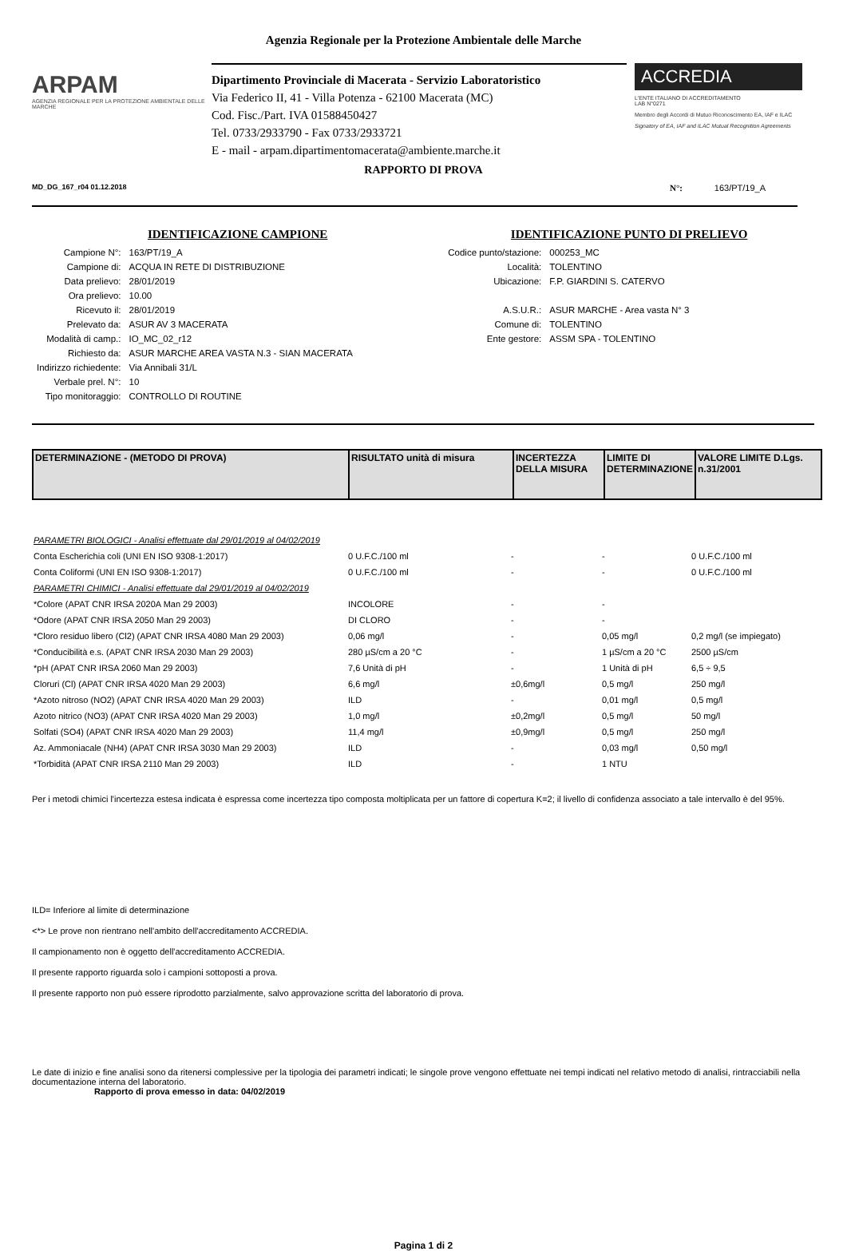Agenzia Regionale per la Protezione Ambientale delle Marche
ARPAM
AGENZIA REGIONALE PER LA PROTEZIONE AMBIENTALE DELLE MARCHE
Dipartimento Provinciale di Macerata - Servizio Laboratoristico
Via Federico II, 41 - Villa Potenza - 62100 Macerata (MC)
Cod. Fisc./Part. IVA 01588450427
Tel. 0733/2933790 - Fax 0733/2933721
E - mail - arpam.dipartimentomacerata@ambiente.marche.it
ACCREDIA
L'ENTE ITALIANO DI ACCREDITAMENTO
LAB N°0271
Membro degli Accordi di Mutuo Riconoscimento EA, IAF e ILAC
Signatory of EA, IAF and ILAC Mutual Recognition Agreements
RAPPORTO DI PROVA
MD_DG_167_r04 01.12.2018 N°: 163/PT/19_A
IDENTIFICAZIONE CAMPIONE
| Campione N°: | 163/PT/19_A |
| Campione di: | ACQUA IN RETE DI DISTRIBUZIONE |
| Data prelievo: | 28/01/2019 |
| Ora prelievo: | 10.00 |
| Ricevuto il: | 28/01/2019 |
| Prelevato da: | ASUR AV 3 MACERATA |
| Modalità di camp.: | IO_MC_02_r12 |
| Richiesto da: | ASUR MARCHE AREA VASTA N.3 - SIAN MACERATA |
| Indirizzo richiedente: | Via Annibali 31/L |
| Verbale prel. N°: | 10 |
| Tipo monitoraggio: | CONTROLLO DI ROUTINE |
IDENTIFICAZIONE PUNTO DI PRELIEVO
| Codice punto/stazione: | 000253_MC |
| Località: | TOLENTINO |
| Ubicazione: | F.P. GIARDINI S. CATERVO |
| A.S.U.R.: | ASUR MARCHE - Area vasta N° 3 |
| Comune di: | TOLENTINO |
| Ente gestore: | ASSM SPA - TOLENTINO |
| DETERMINAZIONE - (METODO DI PROVA) | RISULTATO unità di misura | INCERTEZZA DELLA MISURA | LIMITE DI DETERMINAZIONE | VALORE LIMITE D.Lgs. n.31/2001 |
| --- | --- | --- | --- | --- |
| PARAMETRI BIOLOGICI - Analisi effettuate dal 29/01/2019 al 04/02/2019 | | | | |
| Conta Escherichia coli (UNI EN ISO 9308-1:2017) | 0 U.F.C./100 ml | - | - | 0 U.F.C./100 ml |
| Conta Coliformi (UNI EN ISO 9308-1:2017) | 0 U.F.C./100 ml | - | - | 0 U.F.C./100 ml |
| PARAMETRI CHIMICI - Analisi effettuate dal 29/01/2019 al 04/02/2019 | | | | |
| *Colore (APAT CNR IRSA 2020A Man 29 2003) | INCOLORE | - | - | |
| *Odore (APAT CNR IRSA 2050 Man 29 2003) | DI CLORO | - | - | |
| *Cloro residuo libero (Cl2) (APAT CNR IRSA 4080 Man 29 2003) | 0,06 mg/l | - | 0,05 mg/l | 0,2 mg/l (se impiegato) |
| *Conducibilità e.s. (APAT CNR IRSA 2030 Man 29 2003) | 280 µS/cm a 20 °C | - | 1 µS/cm a 20 °C | 2500 µS/cm |
| *pH (APAT CNR IRSA 2060 Man 29 2003) | 7,6 Unità di pH | - | 1 Unità di pH | 6,5 ÷ 9,5 |
| Cloruri (Cl) (APAT CNR IRSA 4020 Man 29 2003) | 6,6 mg/l | ±0,6mg/l | 0,5 mg/l | 250 mg/l |
| *Azoto nitroso (NO2) (APAT CNR IRSA 4020 Man 29 2003) | ILD | - | 0,01 mg/l | 0,5 mg/l |
| Azoto nitrico (NO3) (APAT CNR IRSA 4020 Man 29 2003) | 1,0 mg/l | ±0,2mg/l | 0,5 mg/l | 50 mg/l |
| Solfati (SO4) (APAT CNR IRSA 4020 Man 29 2003) | 11,4 mg/l | ±0,9mg/l | 0,5 mg/l | 250 mg/l |
| Az. Ammoniacale (NH4) (APAT CNR IRSA 3030 Man 29 2003) | ILD | - | 0,03 mg/l | 0,50 mg/l |
| *Torbidità (APAT CNR IRSA 2110 Man 29 2003) | ILD | - | 1 NTU | |
Per i metodi chimici l'incertezza estesa indicata è espressa come incertezza tipo composta moltiplicata per un fattore di copertura K=2; il livello di confidenza associato a tale intervallo è del 95%.
ILD= Inferiore al limite di determinazione
<*> Le prove non rientrano nell'ambito dell'accreditamento ACCREDIA.
Il campionamento non è oggetto dell'accreditamento ACCREDIA.
Il presente rapporto riguarda solo i campioni sottoposti a prova.
Il presente rapporto non può essere riprodotto parzialmente, salvo approvazione scritta del laboratorio di prova.
Le date di inizio e fine analisi sono da ritenersi complessive per la tipologia dei parametri indicati; le singole prove vengono effettuate nei tempi indicati nel relativo metodo di analisi, rintracciabili nella documentazione interna del laboratorio.
Rapporto di prova emesso in data: 04/02/2019
Pagina 1 di 2